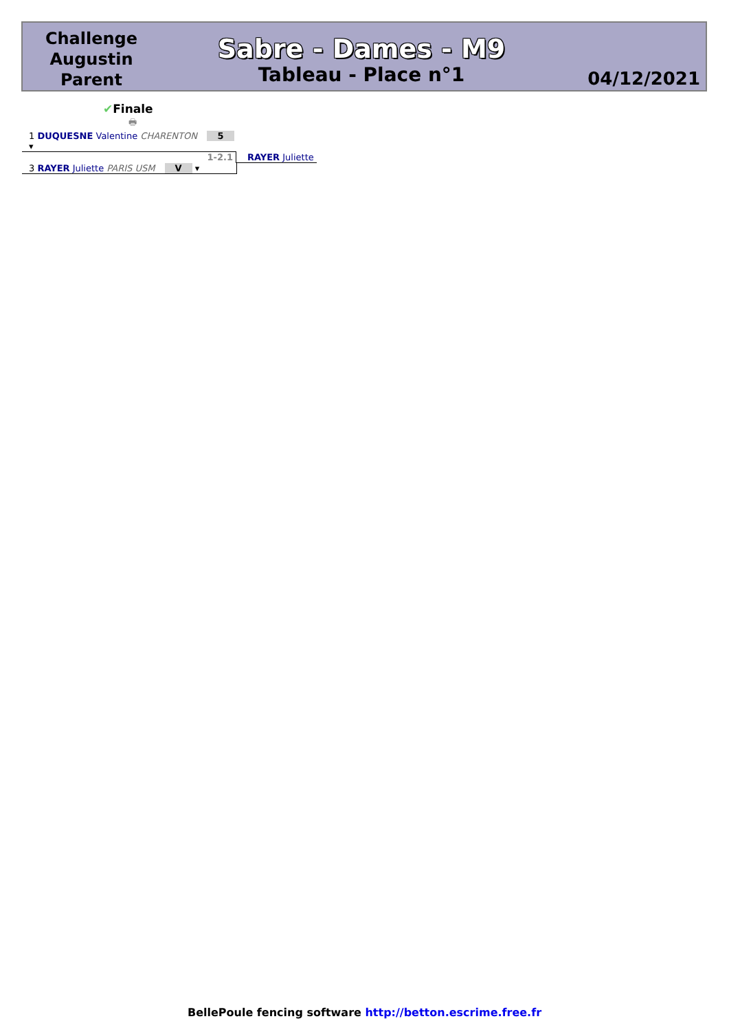Challenge Augustin Parent
Sabre - Dames - M9
Tableau - Place n°1
04/12/2021
✔Finale
🖶
1 DUQUESNE Valentine CHARENTON 5 ▾
1-2.1 RAYER Juliette
3 RAYER Juliette PARIS USM V ▾
BellePoule fencing software http://betton.escrime.free.fr